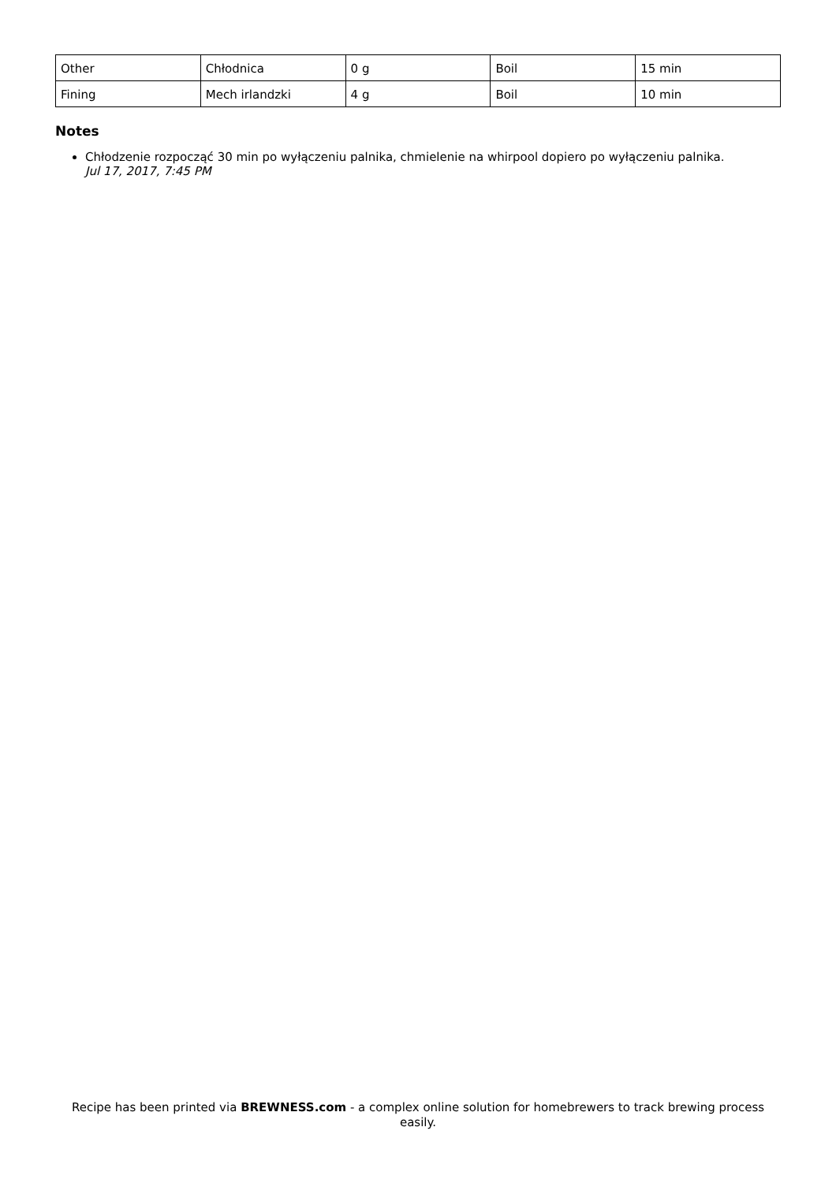| Other | Chłodnica | 0 g | Boil | 15 min |
| Fining | Mech irlandzki | 4 g | Boil | 10 min |
Notes
Chłodzenie rozpocząć 30 min po wyłączeniu palnika, chmielenie na whirpool dopiero po wyłączeniu palnika.
Jul 17, 2017, 7:45 PM
Recipe has been printed via BREWNESS.com - a complex online solution for homebrewers to track brewing process easily.